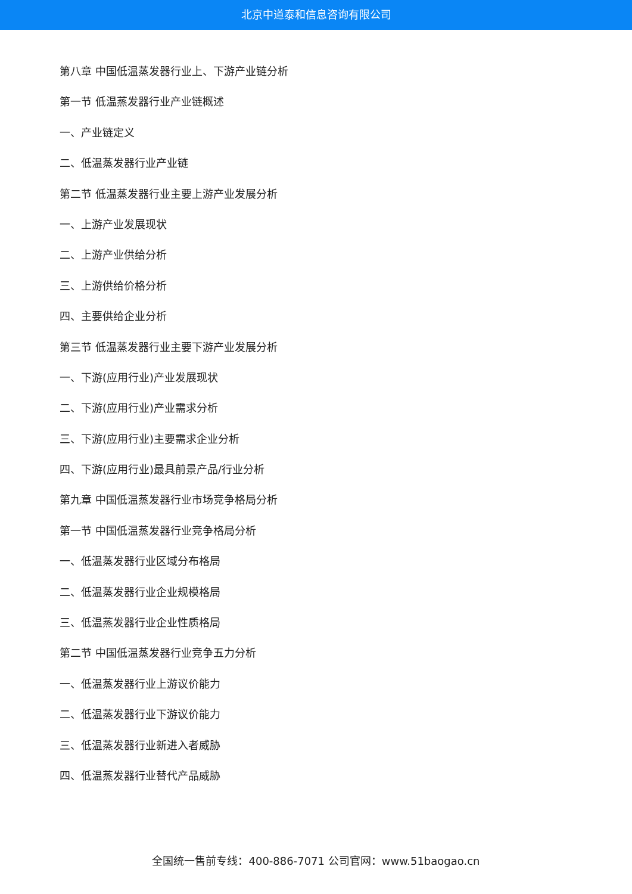北京中道泰和信息咨询有限公司
第八章 中国低温蒸发器行业上、下游产业链分析
第一节 低温蒸发器行业产业链概述
一、产业链定义
二、低温蒸发器行业产业链
第二节 低温蒸发器行业主要上游产业发展分析
一、上游产业发展现状
二、上游产业供给分析
三、上游供给价格分析
四、主要供给企业分析
第三节 低温蒸发器行业主要下游产业发展分析
一、下游(应用行业)产业发展现状
二、下游(应用行业)产业需求分析
三、下游(应用行业)主要需求企业分析
四、下游(应用行业)最具前景产品/行业分析
第九章 中国低温蒸发器行业市场竞争格局分析
第一节 中国低温蒸发器行业竞争格局分析
一、低温蒸发器行业区域分布格局
二、低温蒸发器行业企业规模格局
三、低温蒸发器行业企业性质格局
第二节 中国低温蒸发器行业竞争五力分析
一、低温蒸发器行业上游议价能力
二、低温蒸发器行业下游议价能力
三、低温蒸发器行业新进入者威胁
四、低温蒸发器行业替代产品威胁
全国统一售前专线：400-886-7071 公司官网：www.51baogao.cn